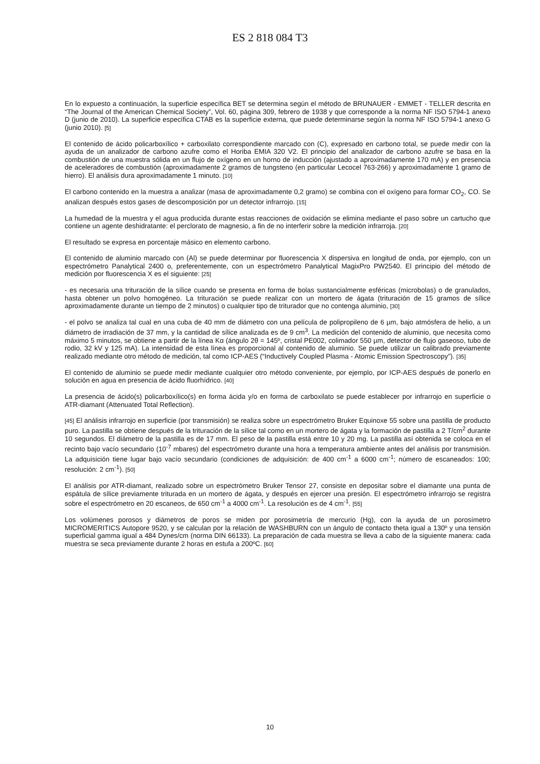ES 2 818 084 T3
En lo expuesto a continuación, la superficie específica BET se determina según el método de BRUNAUER - EMMET - TELLER descrita en “The Journal of the American Chemical Society”, Vol. 60, página 309, febrero de 1938 y que corresponde a la norma NF ISO 5794-1 anexo D (junio de 2010). La superficie específica CTAB es la superficie externa, que puede determinarse según la norma NF ISO 5794-1 anexo G (junio 2010). [5]
El contenido de ácido policarboxílico + carboxilato correspondiente marcado con (C), expresado en carbono total, se puede medir con la ayuda de un analizador de carbono azufre como el Horiba EMIA 320 V2. El principio del analizador de carbono azufre se basa en la combustión de una muestra sólida en un flujo de oxígeno en un horno de inducción (ajustado a aproximadamente 170 mA) y en presencia de aceleradores de combustión (aproximadamente 2 gramos de tungsteno (en particular Lecocel 763-266) y aproximadamente 1 gramo de hierro). El análisis dura aproximadamente 1 minuto. [10]
El carbono contenido en la muestra a analizar (masa de aproximadamente 0,2 gramo) se combina con el oxígeno para formar CO<sub>2</sub>, CO. Se analizan después estos gases de descomposición por un detector infrarrojo. [15]
La humedad de la muestra y el agua producida durante estas reacciones de oxidación se elimina mediante el paso sobre un cartucho que contiene un agente deshidratante: el perclorato de magnesio, a fin de no interferir sobre la medición infrarroja. [20]
El resultado se expresa en porcentaje másico en elemento carbono.
El contenido de aluminio marcado con (Al) se puede determinar por fluorescencia X dispersiva en longitud de onda, por ejemplo, con un espectrómetro Panalytical 2400 o, preferentemente, con un espectrómetro Panalytical MagixPro PW2540. El principio del método de medición por fluorescencia X es el siguiente: [25]
- es necesaria una trituración de la sílice cuando se presenta en forma de bolas sustancialmente esféricas (microbolas) o de granulados, hasta obtener un polvo homogéneo. La trituración se puede realizar con un mortero de ágata (trituración de 15 gramos de sílice aproximadamente durante un tiempo de 2 minutos) o cualquier tipo de triturador que no contenga aluminio, [30]
- el polvo se analiza tal cual en una cuba de 40 mm de diámetro con una película de polipropileno de 6 µm, bajo atmósfera de helio, a un diámetro de irradiación de 37 mm, y la cantidad de sílice analizada es de 9 cm<sup>3</sup>. La medición del contenido de aluminio, que necesita como máximo 5 minutos, se obtiene a partir de la línea Kα (ángulo 2θ = 145º, cristal PE002, colimador 550 µm, detector de flujo gaseoso, tubo de rodio, 32 kV y 125 mA). La intensidad de esta línea es proporcional al contenido de aluminio. Se puede utilizar un calibrado previamente realizado mediante otro método de medición, tal como ICP-AES (“Inductively Coupled Plasma - Atomic Emission Spectroscopy”). [35]
El contenido de aluminio se puede medir mediante cualquier otro método conveniente, por ejemplo, por ICP-AES después de ponerlo en solución en agua en presencia de ácido fluorhídrico. [40]
La presencia de ácido(s) policarboxílico(s) en forma ácida y/o en forma de carboxilato se puede establecer por infrarrojo en superficie o ATR-diamant (Attenuated Total Reflection).
[45] El análisis infrarrojo en superficie (por transmisión) se realiza sobre un espectrómetro Bruker Equinoxe 55 sobre una pastilla de producto puro. La pastilla se obtiene después de la trituración de la sílice tal como en un mortero de ágata y la formación de pastilla a 2 T/cm<sup>2</sup> durante 10 segundos. El diámetro de la pastilla es de 17 mm. El peso de la pastilla está entre 10 y 20 mg. La pastilla así obtenida se coloca en el recinto bajo vacío secundario (10<sup>-7</sup> mbares) del espectrómetro durante una hora a temperatura ambiente antes del análisis por transmisión. La adquisición tiene lugar bajo vacío secundario (condiciones de adquisición: de 400 cm<sup>-1</sup> a 6000 cm<sup>-1</sup>; número de escaneados: 100; resolución: 2 cm<sup>-1</sup>). [50]
El análisis por ATR-diamant, realizado sobre un espectrómetro Bruker Tensor 27, consiste en depositar sobre el diamante una punta de espátula de sílice previamente triturada en un mortero de ágata, y después en ejercer una presión. El espectrómetro infrarrojo se registra sobre el espectrómetro en 20 escaneos, de 650 cm<sup>-1</sup> a 4000 cm<sup>-1</sup>. La resolución es de 4 cm<sup>-1</sup>. [55]
Los volúmenes porosos y diámetros de poros se miden por porosimetría de mercurio (Hg), con la ayuda de un porosímetro MICROMERITICS Autopore 9520, y se calculan por la relación de WASHBURN con un ángulo de contacto theta igual a 130º y una tensión superficial gamma igual a 484 Dynes/cm (norma DIN 66133). La preparación de cada muestra se lleva a cabo de la siguiente manera: cada muestra se seca previamente durante 2 horas en estufa a 200ºC. [60]
10